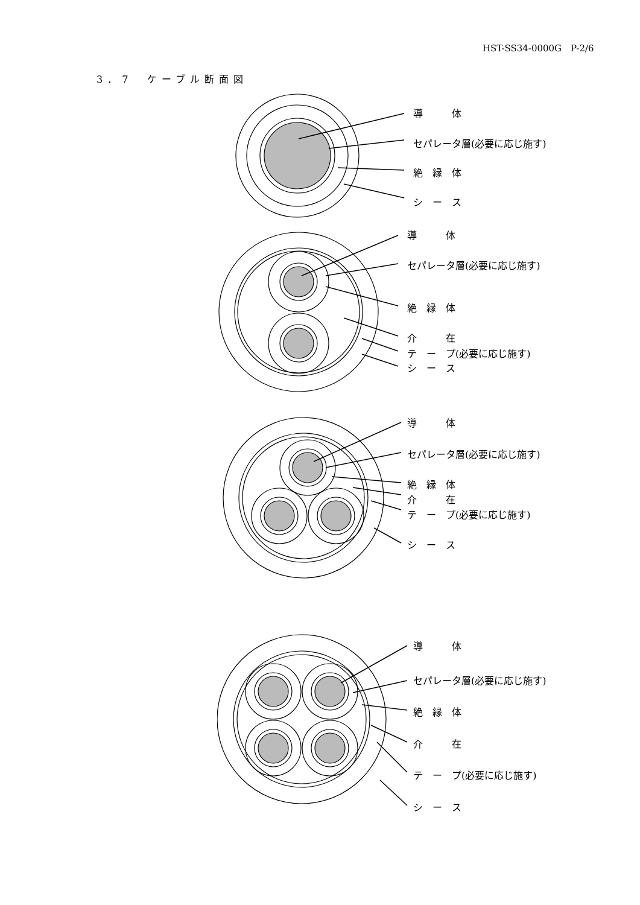HST-SS34-0000G　P-2/6
3．7　ケーブル断面図
導　　　体
セパレータ層(必要に応じ施す)
絶　縁　体
シ　ー　ス
導　　　体
セパレータ層(必要に応じ施す)
絶　縁　体
介　　　在
テ　ー　プ(必要に応じ施す)
シ　ー　ス
導　　　体
セパレータ層(必要に応じ施す)
絶　縁　体
介　　　在
テ　ー　プ(必要に応じ施す)
シ　ー　ス
導　　　体
セパレータ層(必要に応じ施す)
絶　縁　体
介　　　在
テ　ー　プ(必要に応じ施す)
シ　ー　ス